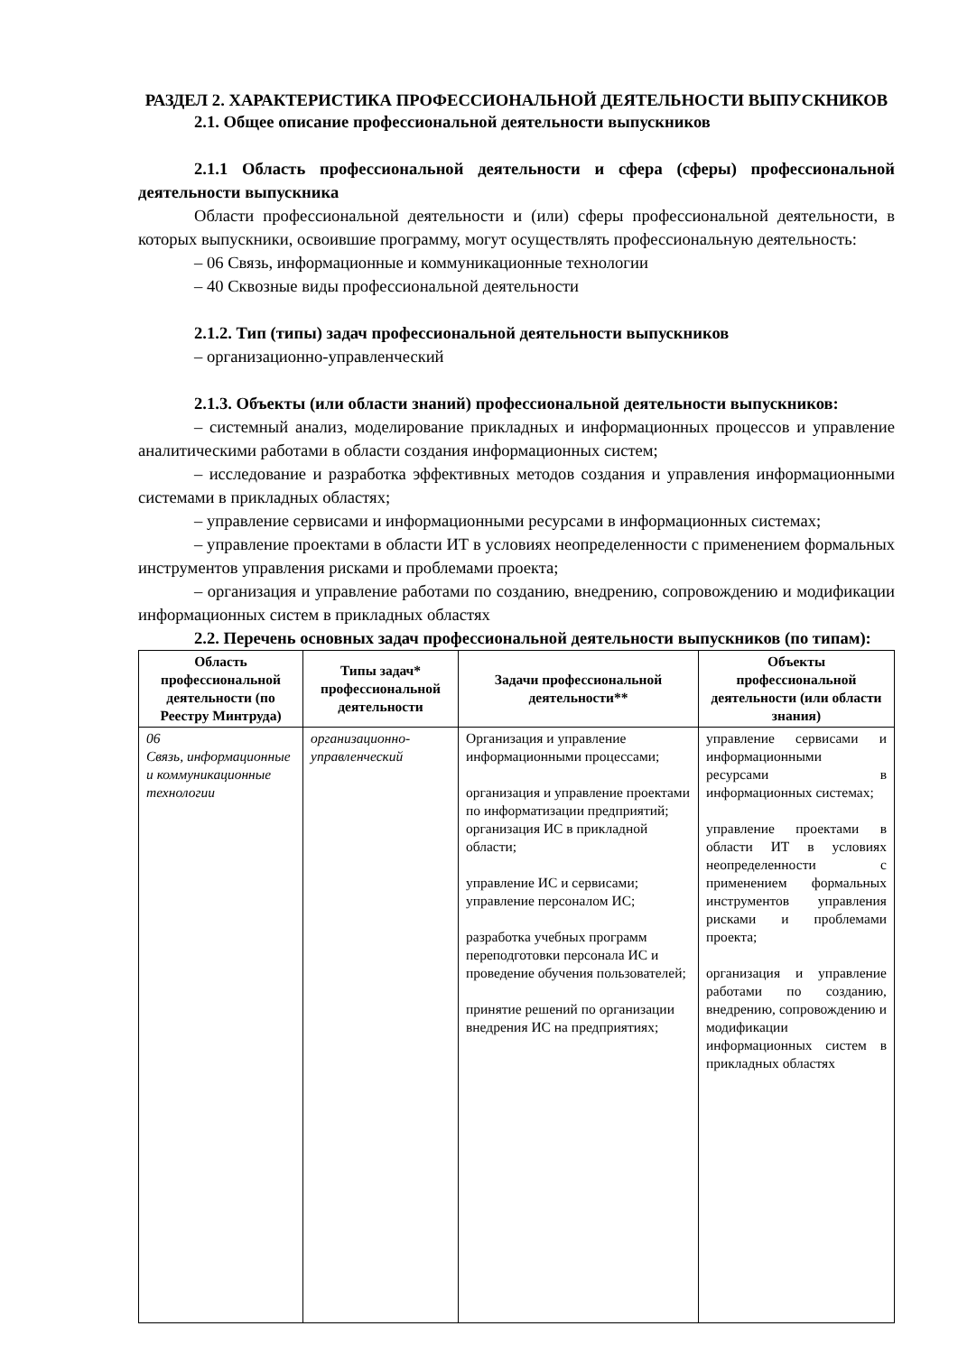РАЗДЕЛ 2. ХАРАКТЕРИСТИКА ПРОФЕССИОНАЛЬНОЙ ДЕЯТЕЛЬНОСТИ ВЫПУСКНИКОВ
2.1. Общее описание профессиональной деятельности выпускников
2.1.1 Область профессиональной деятельности и сфера (сферы) профессиональной деятельности выпускника
Области профессиональной деятельности и (или) сферы профессиональной деятельности, в которых выпускники, освоившие программу, могут осуществлять профессиональную деятельность:
– 06 Связь, информационные и коммуникационные технологии
– 40 Сквозные виды профессиональной деятельности
2.1.2. Тип (типы) задач профессиональной деятельности выпускников
– организационно-управленческий
2.1.3. Объекты (или области знаний) профессиональной деятельности выпускников:
– системный анализ, моделирование прикладных и информационных процессов и управление аналитическими работами в области создания информационных систем;
– исследование и разработка эффективных методов создания и управления информационными системами в прикладных областях;
– управление сервисами и информационными ресурсами в информационных системах;
– управление проектами в области ИТ в условиях неопределенности с применением формальных инструментов управления рисками и проблемами проекта;
– организация и управление работами по созданию, внедрению, сопровождению и модификации информационных систем в прикладных областях
2.2. Перечень основных задач профессиональной деятельности выпускников (по типам):
| Область профессиональной деятельности (по Реестру Минтруда) | Типы задач* профессиональной деятельности | Задачи профессиональной деятельности** | Объекты профессиональной деятельности (или области знания) |
| --- | --- | --- | --- |
| 06 Связь, информационные и коммуникационные технологии | организационно-управленческий | Организация и управление информационными процессами; организация и управление проектами по информатизации предприятий; организация ИС в прикладной области; управление ИС и сервисами; управление персоналом ИС; разработка учебных программ переподготовки персонала ИС и проведение обучения пользователей; принятие решений по организации внедрения ИС на предприятиях; | управление сервисами и информационными ресурсами в информационных системах; управление проектами в области ИТ в условиях неопределенности с применением формальных инструментов управления рисками и проблемами проекта; организация и управление работами по созданию, внедрению, сопровождению и модификации информационных систем в прикладных областях |